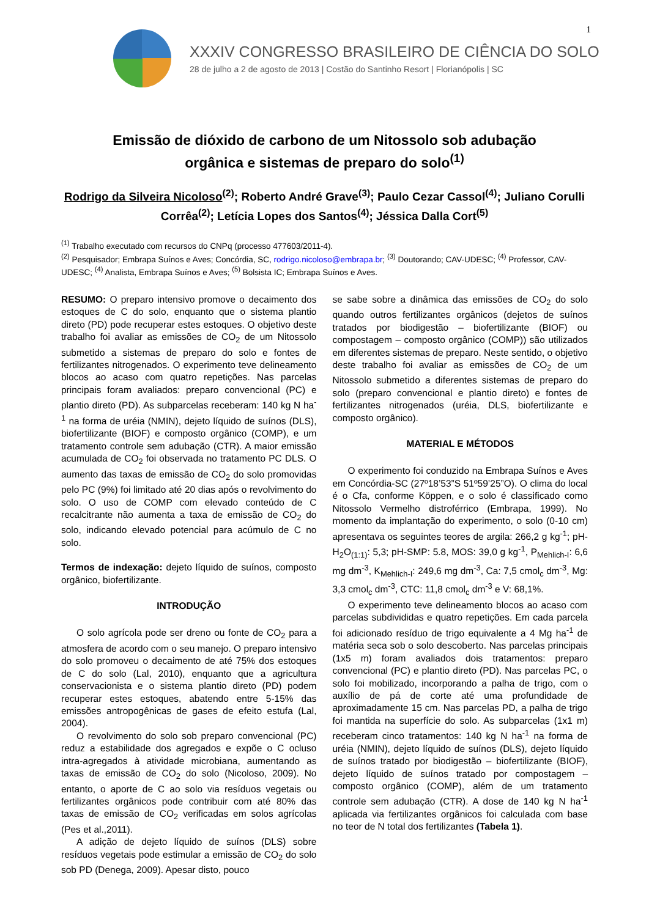1
XXXIV CONGRESSO BRASILEIRO DE CIÊNCIA DO SOLO
28 de julho a 2 de agosto de 2013 | Costão do Santinho Resort | Florianópolis | SC
Emissão de dióxido de carbono de um Nitossolo sob adubação orgânica e sistemas de preparo do solo<sup>(1)</sup>
Rodrigo da Silveira Nicoloso<sup>(2)</sup>; Roberto André Grave<sup>(3)</sup>; Paulo Cezar Cassol<sup>(4)</sup>; Juliano Corulli Corrêa<sup>(2)</sup>; Letícia Lopes dos Santos<sup>(4)</sup>; Jéssica Dalla Cort<sup>(5)</sup>
<sup>(1)</sup> Trabalho executado com recursos do CNPq (processo 477603/2011-4).
<sup>(2)</sup> Pesquisador; Embrapa Suínos e Aves; Concórdia, SC, rodrigo.nicoloso@embrapa.br; <sup>(3)</sup> Doutorando; CAV-UDESC; <sup>(4)</sup> Professor, CAV-UDESC; <sup>(4)</sup> Analista, Embrapa Suínos e Aves; <sup>(5)</sup> Bolsista IC; Embrapa Suínos e Aves.
RESUMO: O preparo intensivo promove o decaimento dos estoques de C do solo, enquanto que o sistema plantio direto (PD) pode recuperar estes estoques. O objetivo deste trabalho foi avaliar as emissões de CO<sub>2</sub> de um Nitossolo submetido a sistemas de preparo do solo e fontes de fertilizantes nitrogenados. O experimento teve delineamento blocos ao acaso com quatro repetições. Nas parcelas principais foram avaliados: preparo convencional (PC) e plantio direto (PD). As subparcelas receberam: 140 kg N ha<sup>-1</sup> na forma de uréia (NMIN), dejeto líquido de suínos (DLS), biofertilizante (BIOF) e composto orgânico (COMP), e um tratamento controle sem adubação (CTR). A maior emissão acumulada de CO<sub>2</sub> foi observada no tratamento PC DLS. O aumento das taxas de emissão de CO<sub>2</sub> do solo promovidas pelo PC (9%) foi limitado até 20 dias após o revolvimento do solo. O uso de COMP com elevado conteúdo de C recalcitrante não aumenta a taxa de emissão de CO<sub>2</sub> do solo, indicando elevado potencial para acúmulo de C no solo.
Termos de indexação: dejeto líquido de suínos, composto orgânico, biofertilizante.
INTRODUÇÃO
O solo agrícola pode ser dreno ou fonte de CO<sub>2</sub> para a atmosfera de acordo com o seu manejo. O preparo intensivo do solo promoveu o decaimento de até 75% dos estoques de C do solo (Lal, 2010), enquanto que a agricultura conservacionista e o sistema plantio direto (PD) podem recuperar estes estoques, abatendo entre 5-15% das emissões antropogênicas de gases de efeito estufa (Lal, 2004).
O revolvimento do solo sob preparo convencional (PC) reduz a estabilidade dos agregados e expõe o C ocluso intra-agregados à atividade microbiana, aumentando as taxas de emissão de CO<sub>2</sub> do solo (Nicoloso, 2009). No entanto, o aporte de C ao solo via resíduos vegetais ou fertilizantes orgânicos pode contribuir com até 80% das taxas de emissão de CO<sub>2</sub> verificadas em solos agrícolas (Pes et al.,2011).
A adição de dejeto líquido de suínos (DLS) sobre resíduos vegetais pode estimular a emissão de CO<sub>2</sub> do solo sob PD (Denega, 2009). Apesar disto, pouco
se sabe sobre a dinâmica das emissões de CO<sub>2</sub> do solo quando outros fertilizantes orgânicos (dejetos de suínos tratados por biodigestão – biofertilizante (BIOF) ou compostagem – composto orgânico (COMP)) são utilizados em diferentes sistemas de preparo. Neste sentido, o objetivo deste trabalho foi avaliar as emissões de CO<sub>2</sub> de um Nitossolo submetido a diferentes sistemas de preparo do solo (preparo convencional e plantio direto) e fontes de fertilizantes nitrogenados (uréia, DLS, biofertilizante e composto orgânico).
MATERIAL E MÉTODOS
O experimento foi conduzido na Embrapa Suínos e Aves em Concórdia-SC (27º18’53”S 51º59’25”O). O clima do local é o Cfa, conforme Köppen, e o solo é classificado como Nitossolo Vermelho distroférrico (Embrapa, 1999). No momento da implantação do experimento, o solo (0-10 cm) apresentava os seguintes teores de argila: 266,2 g kg<sup>-1</sup>; pH-H<sub>2</sub>O<sub>(1:1)</sub>: 5,3; pH-SMP: 5.8, MOS: 39,0 g kg<sup>-1</sup>, P<sub>Mehlich-I</sub>: 6,6 mg dm<sup>-3</sup>, K<sub>Mehlich-I</sub>: 249,6 mg dm<sup>-3</sup>, Ca: 7,5 cmol<sub>c</sub> dm<sup>-3</sup>, Mg: 3,3 cmol<sub>c</sub> dm<sup>-3</sup>, CTC: 11,8 cmol<sub>c</sub> dm<sup>-3</sup> e V: 68,1%.
O experimento teve delineamento blocos ao acaso com parcelas subdivididas e quatro repetições. Em cada parcela foi adicionado resíduo de trigo equivalente a 4 Mg ha<sup>-1</sup> de matéria seca sob o solo descoberto. Nas parcelas principais (1x5 m) foram avaliados dois tratamentos: preparo convencional (PC) e plantio direto (PD). Nas parcelas PC, o solo foi mobilizado, incorporando a palha de trigo, com o auxílio de pá de corte até uma profundidade de aproximadamente 15 cm. Nas parcelas PD, a palha de trigo foi mantida na superfície do solo. As subparcelas (1x1 m) receberam cinco tratamentos: 140 kg N ha<sup>-1</sup> na forma de uréia (NMIN), dejeto líquido de suínos (DLS), dejeto líquido de suínos tratado por biodigestão – biofertilizante (BIOF), dejeto líquido de suínos tratado por compostagem – composto orgânico (COMP), além de um tratamento controle sem adubação (CTR). A dose de 140 kg N ha<sup>-1</sup> aplicada via fertilizantes orgânicos foi calculada com base no teor de N total dos fertilizantes (Tabela 1).